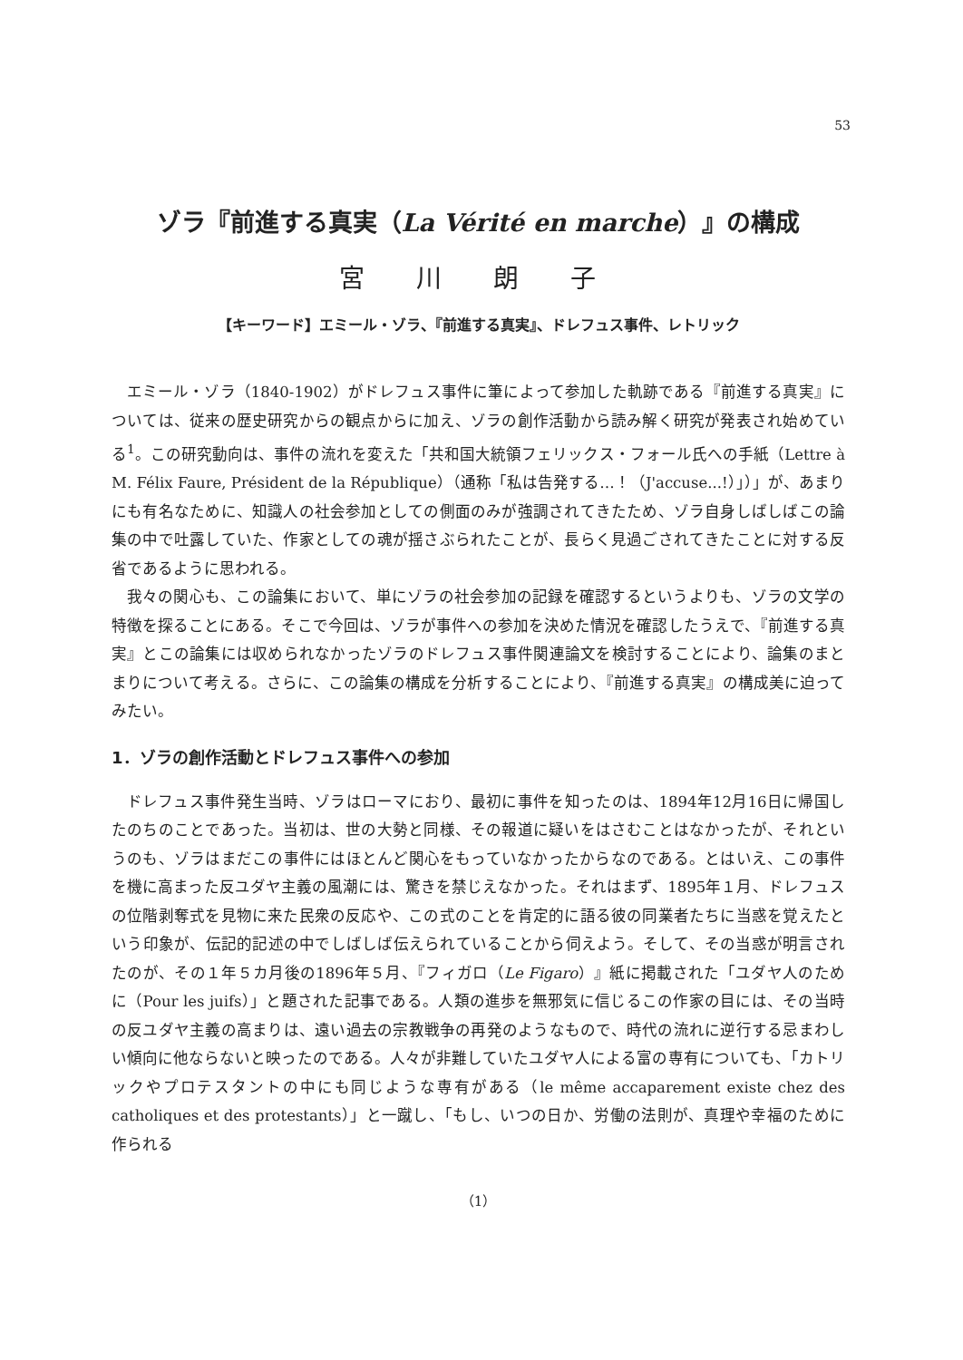53
ゾラ『前進する真実（La Vérité en marche）』の構成
宮 川 朗 子
【キーワード】エミール・ゾラ、『前進する真実』、ドレフュス事件、レトリック
エミール・ゾラ（1840-1902）がドレフュス事件に筆によって参加した軌跡である『前進する真実』については、従来の歴史研究からの観点からに加え、ゾラの創作活動から読み解く研究が発表され始めている<sup>1</sup>。この研究動向は、事件の流れを変えた「共和国大統領フェリックス・フォール氏への手紙（Lettre à M. Félix Faure, Président de la République）（通称「私は告発する…！（J'accuse...!）」）」が、あまりにも有名なために、知識人の社会参加としての側面のみが強調されてきたため、ゾラ自身しばしばこの論集の中で吐露していた、作家としての魂が揺さぶられたことが、長らく見過ごされてきたことに対する反省であるように思われる。
我々の関心も、この論集において、単にゾラの社会参加の記録を確認するというよりも、ゾラの文学の特徴を探ることにある。そこで今回は、ゾラが事件への参加を決めた情況を確認したうえで、『前進する真実』とこの論集には収められなかったゾラのドレフュス事件関連論文を検討することにより、論集のまとまりについて考える。さらに、この論集の構成を分析することにより、『前進する真実』の構成美に迫ってみたい。
1．ゾラの創作活動とドレフュス事件への参加
ドレフュス事件発生当時、ゾラはローマにおり、最初に事件を知ったのは、1894年12月16日に帰国したのちのことであった。当初は、世の大勢と同様、その報道に疑いをはさむことはなかったが、それというのも、ゾラはまだこの事件にはほとんど関心をもっていなかったからなのである。とはいえ、この事件を機に高まった反ユダヤ主義の風潮には、驚きを禁じえなかった。それはまず、1895年１月、ドレフュスの位階剥奪式を見物に来た民衆の反応や、この式のことを肯定的に語る彼の同業者たちに当惑を覚えたという印象が、伝記的記述の中でしばしば伝えられていることから伺えよう。そして、その当惑が明言されたのが、その１年５カ月後の1896年５月、『フィガロ（Le Figaro）』紙に掲載された「ユダヤ人のために（Pour les juifs）」と題された記事である。人類の進歩を無邪気に信じるこの作家の目には、その当時の反ユダヤ主義の高まりは、遠い過去の宗教戦争の再発のようなもので、時代の流れに逆行する忌まわしい傾向に他ならないと映ったのである。人々が非難していたユダヤ人による富の専有についても、「カトリックやプロテスタントの中にも同じような専有がある（le même accaparement existe chez des catholiques et des protestants）」と一蹴し、「もし、いつの日か、労働の法則が、真理や幸福のために作られる
（1）